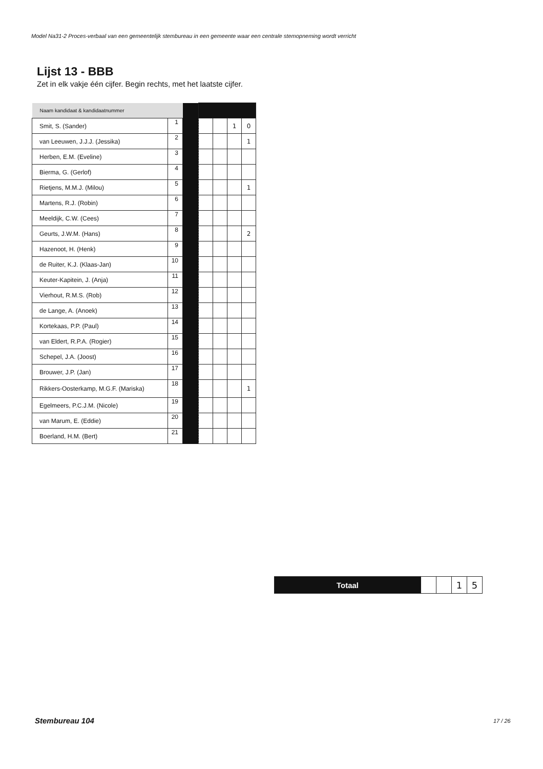Model Na31-2 Proces-verbaal van een gemeentelijk stembureau in een gemeente waar een centrale stemopneming wordt verricht
Lijst 13 - BBB
Zet in elk vakje één cijfer. Begin rechts, met het laatste cijfer.
| Naam kandidaat & kandidaatnummer | | | | | | |
| Smit, S. (Sander) | 1 | | | | 1 | 0 |
| van Leeuwen, J.J.J. (Jessika) | 2 | | | | | 1 |
| Herben, E.M. (Eveline) | 3 | | | | | |
| Bierma, G. (Gerlof) | 4 | | | | | |
| Rietjens, M.M.J. (Milou) | 5 | | | | | 1 |
| Martens, R.J. (Robin) | 6 | | | | | |
| Meeldijk, C.W. (Cees) | 7 | | | | | |
| Geurts, J.W.M. (Hans) | 8 | | | | | 2 |
| Hazenoot, H. (Henk) | 9 | | | | | |
| de Ruiter, K.J. (Klaas-Jan) | 10 | | | | | |
| Keuter-Kapitein, J. (Anja) | 11 | | | | | |
| Vierhout, R.M.S. (Rob) | 12 | | | | | |
| de Lange, A. (Anoek) | 13 | | | | | |
| Kortekaas, P.P. (Paul) | 14 | | | | | |
| van Eldert, R.P.A. (Rogier) | 15 | | | | | |
| Schepel, J.A. (Joost) | 16 | | | | | |
| Brouwer, J.P. (Jan) | 17 | | | | | |
| Rikkers-Oosterkamp, M.G.F. (Mariska) | 18 | | | | | 1 |
| Egelmeers, P.C.J.M. (Nicole) | 19 | | | | | |
| van Marum, E. (Eddie) | 20 | | | | | |
| Boerland, H.M. (Bert) | 21 | | | | | |
| Totaal | | | 1 | 5 |
Stembureau 104 17 / 26